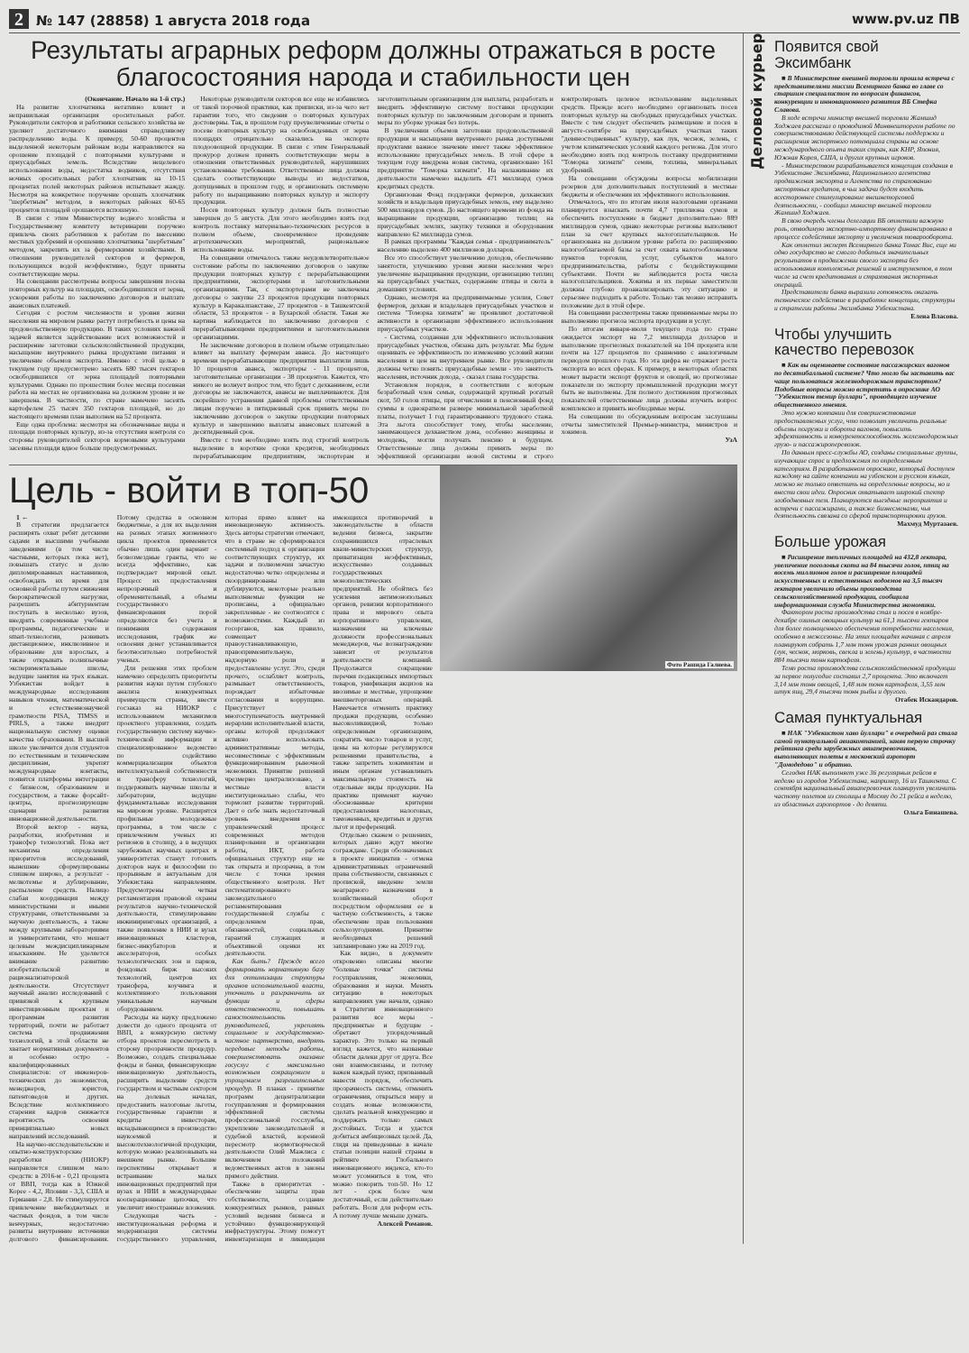2 № 147 (28858) 1 августа 2018 года
www.pv.uz ПВ
Результаты аграрных реформ должны отражаться в росте благосостояния народа и стабильности цен
(Окончание. Начало на 1-й стр.)
На развитие хлопчатника негативно влияет и неправильная организация оросительных работ. Руководители секторов и работники сельского хозяйства не уделяют достаточного внимания справедливому распределению воды. К примеру, 50-60 процентов выделенной некоторым районам воды направляются на орошение площадей с повторными культурами и приусадебных земель. Вследствие нецелевого использования воды, недостатка водников, отсутствия ночных оросительных работ хлопчатник на 10-15 процентах полей некоторых районов испытывает жажду. Несмотря на конкретное поручение орошать хлопчатник "шербетным" методом, в некоторых районах 60-65 процентов площадей орошаются вспошную.
В связи с этим Министерству водного хозяйства и Государственному комитету ветеринарии поручено привлечь своих работников к работам по внесению местных удобрений и орошению хлопчатника "шербетным" методом, закрепить их за фермерскими хозяйствами. В отношении руководителей секторов и фермеров, пользующихся водой неэффективно, будут приняты соответствующие меры.
На совещании рассмотрены вопросы завершения посева повторных культур на площадях, освободившихся от зерна, ускорения работы по заключению договоров и выплате авансовых платежей.
Сегодня с ростом численности и уровня жизни населения на мировом рынке растут потребность и цены на продовольственную продукцию. В таких условиях важной задачей является задействование всех возможностей и расширение заготовки сельскохозяйственной продукции, насыщение внутреннего рынка продуктами питания и увеличение объемов экспорта. Именно с этой целью в текущем году предусмотрено засеять 680 тысяч гектаров освободившихся от зерна площадей повторными культурами. Однако по прошествии более месяца посевная работа на местах не организована на должном уровне и не завершена. В частности, по стране намечено засеять картофелем 25 тысяч 350 гектаров площадей, но до настоящего времени план выполнен на 52 процента.
Еще одна проблема: несмотря на обозначенные виды и площади повторных культур, из-за отсутствия контроля со стороны руководителей секторов кормовыми культурами засеяны площади вдвое больше предусмотренных.
Некоторые руководители секторов все еще не избавились от такой порочной практики, как приписки, из-за чего нет гарантии того, что сведения о повторных культурах достоверны. Так, в прошлом году преувеличенные отчеты о посеве повторных культур на освобожденных от зерна площадях отрицательно сказались на экспорте плодоовощной продукции. В связи с этим Генеральный прокурор должен принять соответствующие меры в отношении ответственных руководителей, нарушивших установленные требования. Ответственные лица должны сделать соответствующие выводы из недостатков, допущенных в прошлом году, и организовать системную работу по выращиванию повторных культур и экспорту продукции.
Посев повторных культур должен быть полностью завершен до 5 августа. Для этого необходимо взять под контроль поставку материально-технических ресурсов в полном объеме, своевременное проведение агротехнических мероприятий, рациональное использование воды.
На совещании отмечалось также неудовлетворительное состояние работы по заключению договоров о закупке продукции повторных культур с перерабатывающими предприятиями, экспортерами и заготовительными организациями. Так, с экспортерами не заключены договоры о закупке 23 процентов продукции повторных культур в Каракалпакстане, 27 процентов - в Ташкентской области, 53 процентов - в Бухарской области. Такая же картина наблюдается по заключению договоров с перерабатывающими предприятиями и заготовительными организациями.
Не заключение договоров в полном объеме отрицательно влияет на выплату фермерам аванса. До настоящего времени перерабатывающие предприятия выплатили лишь 10 процентов аванса, экспортеры - 11 процентов, заготовительные организации - 38 процентов. Кажется, что никого не волнует вопрос том, что будет с дехканином, если договоры не заключаются, авансы не выплачиваются. Для скорейшего устранения данной проблемы ответственным лицам поручено в пятидневный срок принять меры по заключению договоров о закупке продукции повторных культур и завершению выплаты авансовых платежей в десятидневный срок.
Вместе с тем необходимо взять под строгий контроль выделение в короткие сроки кредитов, необходимых перерабатывающим предприятиям, экспортерам и заготовительным организациям для выплаты, разработать и внедрить эффективную систему поставки продукции повторных культур по заключенным договорам и принять меры по уборке урожая без потерь.
В увеличении объемов заготовки продовольственной продукции и насыщении внутреннего рынка доступными продуктами важное значение имеет также эффективное использование приусадебных земель. В этой сфере в текущем году внедрена новая система, организовано 161 предприятие "Томорка хизмати". На налаживание их деятельности намечено выделить 471 миллиард сумов кредитных средств.
Организован Фонд поддержки фермеров, дехканских хозяйств и владельцев приусадебных земель, ему выделено 500 миллиардов сумов. До настоящего времени из фонда на выращивание продукции, организацию теплиц на приусадебных землях, закупку техники и оборудования направлено 62 миллиарда сумов.
В рамках программы "Каждая семья - предприниматель" населению выделено 400 миллионов долларов.
Все это способствует увеличению доходов, обеспечению занятости, улучшению уровня жизни населения через увеличение выращивания продукции, организацию теплиц на приусадебных участках, содержание птицы и скота в домашних условиях.
Однако, несмотря на предпринимаемые усилия, Совет фермеров, дехкан и владельцев приусадебных участков и система "Томорка хизмати" не проявляют достаточной активности в организации эффективного использования приусадебных участков.
- Система, созданная для эффективного использования приусадебных участков, обязана дать результат. Мы будем оценивать ее эффективность по изменению условий жизни населения и цен на внутреннем рынке. Все руководители должны четко понять: приусадебные земли - это занятость населения, источник дохода, - сказал глава государства.
Установлен порядок, в соответствии с которым безработный член семьи, содержащей крупный рогатый скот, 50 голов птицы, при отчислении в пенсионный фонд суммы в однократном размере минимальной заработной платы, получает 1 год гарантированного трудового стажа. Эта льгота способствует тому, чтобы население, занимающееся дехканством дома, особенно женщины и молодежь, могли получать пенсию в будущем. Ответственные лица должны принять меры по эффективной организации новой системы и строго контролировать целевое использование выделенных средств. Прежде всего необходимо организовать посев повторных культур на свободных приусадебных участках. Вместе с тем следует обеспечить размещение и посев в августе-сентябре на приусадебных участках таких "девяностодневных" культур, как лук, чеснок, зелень, с учетом климатических условий каждого региона. Для этого необходимо взять под контроль поставку предприятиями "Томорка хизмати" семян, топлива, минеральных удобрений.
На совещании обсуждены вопросы мобилизации резервов для дополнительных поступлений в местные бюджеты и обеспечения их эффективного использования.
Отмечалось, что по итогам июля налоговыми органами планируется взыскать почти 4,7 триллиона сумов и обеспечить поступление в бюджет дополнительно 889 миллиардов сумов, однако некоторые регионы выполняют план за счет крупных налогоплательщиков. Не организована на должном уровне работа по расширению налогооблагаемой базы за счет охвата налогообложением пунктов торговли, услуг, субъектов малого предпринимательства, работы с бездействующими субъектами. Почти не наблюдается роста числа налогоплательщиков. Хокимы и их первые заместители должны глубоко проанализировать эту ситуацию и серьезнее подходить к работе. Только так можно исправить положение дел в этой сфере.
На совещании рассмотрены также принимаемые меры по выполнению прогноза экспорта продукции и услуг.
По итогам января-июля текущего года по стране ожидается экспорт на 7,2 миллиарда долларов и выполнение прогнозных показателей на 104 процента или почти на 127 процентов по сравнению с аналогичным периодом прошлого года. Но эта цифра не отражает роста экспорта во всех сферах. К примеру, в некоторых областях может вырасти экспорт фруктов и овощей, но прогнозные показатели по экспорту промышленной продукции могут быть не выполнены. Для полного достижения прогнозных показателей ответственные лица должны изучить вопрос комплексно и принять необходимые меры.
На совещании по обсужденным вопросам заслушаны отчеты заместителей Премьер-министра, министров и хокимов.
УзА
Фото Рашида Галиева.
Цель - войти в топ-50
1 ←
В стратегии предлагается расширять охват ребят детскими садами и высшими учебными заведениями (в том числе частными, которых пока нет), повышать статус и долю дипломированных наставников, освобождать их время для основной работы путем снижения бюрократической нагрузки, разрешить абитуриентам поступать в несколько вузов, внедрять современные учебные программы, педагогические и smart-технологии, развивать дистанционное, инклюзивное и образование для взрослых, а также открывать полиязычные экспериментальные школы, ведущие занятия на трех языках. Узбекистан войдет в международные исследования навыков чтения, математической и естественнонаучной грамотности PISA, TIMSS и PIRLS, а также внедрит национальную систему оценки качества образования. В высшей школе увеличится доля студентов по естественным и техническим дисциплинам, укрепят международные контакты, появятся платформы интеграции с бизнесом, образованием и государством, а также форсайт-центры, прогнозирующие сценарии развития инновационной деятельности.
Второй вектор - наука, разработки, изобретения и трансфер технологий. Пока нет механизма определения приоритетов исследований, нынешние сформулированы слишком широко, а результат - мелкотемье и дублирование, распыление средств. Налицо слабая координация между министерствами и иными структурами, ответственными за научную деятельность, а также между крупными лабораториями и университетами, что мешает целевым междисциплинарным изысканиям. Не уделяется внимание развитию изобретательской и рационализаторской деятельности. Отсутствует научный анализ исследований с привязкой к крупным инвестиционным проектам и программам развития территорий, почти не работает система продвижения технологий, в этой области не хватает нормативных документов и особенно остро - квалифицированных специалистов: от инженеров-технических до экономистов, менеджеров, юристов, патентоведов и других. Вследствие коллективного старения кадров снижается вероятность освоения принципиально новых направлений исследований.
На научно-исследовательские и опытно-конструкторские разработки (НИОКР) направляется слишком мало средств: в 2016-м - 0,21 процента от ВВП, тогда как в Южной Корее - 4,2, Японии - 3,3, США и Германии - 2,8. Не стимулируется привлечение внебюджетных и частных фондов, в том числе венчурных, недостаточно развиты внутренние источники долгового финансирования. Потому средства в основном бюджетные, а для их выделения на разных этапах жизненного цикла проектов применяется обычно лишь один вариант - безвозмездные гранты, что не всегда эффективно, как подтверждает мировой опыт. Процесс их предоставления непрозрачный и обременительный, а объемы государственного финансирования порой определяются без учета и понимания содержания исследования, график же освоения денег устанавливается безотносительно потребностей ученых.
Для решения этих проблем намечено определять приоритеты развития науки путем глубокого анализа конкурентных преимуществ страны, ввести госзаказ на НИОКР с использованием механизмов проектного управления, создать государственную систему научно-технической информации и специализированное ведомство по содействию коммерциализации объектов интеллектуальной собственности и трансферу технологий, поддерживать научные школы и лаборатории, ведущие фундаментальные исследования на мировом уровне. Расширятся профильные молодежные программы, в том числе с привлечением ученых из регионов в столицу, а в ведущих зарубежных научных центрах и университетах станут готовить докторов наук и философии по прорывным и актуальным для Узбекистана направлениям. Предусмотрены четкая регламентация правовой охраны результатов научно-технической деятельности, стимулирование инжиниринговых организаций, а также появление в НИИ и вузах инновационных кластеров, бизнес-инкубаторов и акселераторов, особых технологических зон и парков, фондовых бирж высоких технологий, центров их трансфера, коучинга и коллективного пользования уникальным научным оборудованием.
Расходы на науку предложено довести до одного процента от ВВП, а конкурсную систему отбора проектов пересмотреть в сторону прозрачности процедур. Возможно, создать специальные фонды и банки, финансирующие инновационную деятельность, расширить выделение средств государством и частным сектором на долевых началах, предоставить налоговые льготы, государственные гарантии и кредиты инвесторам, вкладывающимся в производство наукоемкой и высокотехнологичной продукции, которую можно реализовывать на внешнем рынке. Большие перспективы открывает и встраивание малых инновационных предприятий при вузах и НИИ в международные кооперационные цепочки, что увеличит иностранные вложения.
Следующая часть - институциональная реформа и модернизация системы государственного управления, которая прямо влияет на инновационную активность. Здесь авторы стратегии отмечают, что в стране не сформировался системный подход к организации соответствующих структур, их задачи и полномочия зачастую недостаточно четко определены и скоординированы или дублируются, некоторые реально выполняемые функции не прописаны, а официально закрепленные - не соотносятся с возможностями. Каждый из госорганов, как правило, совмещает правоустанавливающую, правоприменительную, надзорную роли и предоставление услуг. Это, среди прочего, ослабляет контроль, размывает ответственность, порождает избыточные согласования и коррупцию. Присутствует многоступенчатость внутренней иерархии исполнительной власти, органы которой продолжают активно использовать административные методы, несовместимые с эффективным функционированием рыночной экономики. Принятие решений чрезмерно централизовано, а местные власти институционально слабы, что тормозит развитие территорий. Дает о себе знать недостаточный уровень внедрения в управленческий процесс современных методов планирования и организации работы, ИКТ, работа официальных структур еще не так открыта и прозрачна, в том числе с точки зрения общественного контроля. Нет систематизированного законодательного регламентирования государственной службы с определением прав, обязанностей, социальных гарантий служащих и объективной оценки их деятельности.
Как быть? Прежде всего формировать нормативную базу для оптимизации структуры органов исполнительной власти, уточнить и разграничить их функции и сферы ответственности, повышать самостоятельность руководителей, укреплять социальное и государственно-частное партнерство, внедрять передовые методы работы, совершенствовать оказание госуслуг с максимально возможным сокращением и упрощением разрешительных процедур. В планах - принятие программ децентрализации госуправления и формирования эффективной системы профессиональной госслужбы, укрепление законодательной и судебной властей, коренной пересмотр нормотворческой деятельности Олий Мажлиса с включением положений ведомственных актов в законы прямого действия.
Также в приоритетах - обеспечение защиты прав собственности, создание конкурентных рынков, равных условий ведения бизнеса и устойчиво функционирующей инфраструктуры. Этому помогут инвентаризация и ликвидация имеющихся противоречий в законодательстве в области ведения бизнеса, закрытие сохранившихся отраслевых квази-министерских структур, приватизация неэффективных, искусственно созданных государственных монополистических предприятий. Не обойтись без усиления антимонопольных органов, ревизии корпоративного права и мирового опыта корпоративного управления, назначения на ключевые должности профессиональных менеджеров, чье вознаграждение зависит от результатов деятельности компаний. Продолжатся сокращение перечня подакцизных импортных товаров, унификация акцизов на ввозимые и местные, упрощение внешнеторговых операций. Намечается отменить практику продажи продукции, особенно высоколиквидной, только определенным организациям, сократить число товаров и услуг, цены на которые регулируются решениями правительства, а также запретить хокимиятам и иным органам устанавливать максимальную стоимость на отдельные виды продукции. На практике применят научно обоснованные критерии предоставления налоговых, таможенных, кредитных и других льгот и преференций.
Отдельно скажем о решениях, которых давно ждут многие сограждане. Среди обозначенных в проекте инициатив - отмена административных ограничений права собственности, связанных с пропиской, введение земли неаграрного назначения в хозяйственный оборот посредством оформления ее в частную собственность, а также обеспечение прав пользования сельхозугодиями. Принятие необходимых решений запланировано уже на 2019 год.
Как видно, в документе откровенно описаны многие "болевые точки" системы госуправления, экономики, образования и науки. Менять ситуацию в некоторых направлениях уже начали, однако в Стратегии инновационного развития все меры - предпринятые и будущие - обретают упорядоченный характер. Это только на первый взгляд кажется, что названные области далеки друг от друга. Все они взаимосвязаны, и потому важен каждый пункт, призванный навести порядок, обеспечить прозрачность системы, отменить ограничения, открыться миру и создать новые возможности, сделать реальной конкуренцию и поддержать только самых достойных. Тогда и удастся добиться амбициозных целей. Да, глядя на приведенные в начале статьи позиции нашей страны в рейтинге Глобального инновационного индекса, кто-то может усомниться в том, что можно покорить топ-50. Но 12 лет - срок более чем достаточный, если действительно работать. Воля для реформ есть. А потому лучше меньше думать.
Алексей Романов.
Деловой курьер
Появится свой Эксимбанк
■ В Министерстве внешней торговли прошла встреча с представителями миссии Всемирного банка во главе со старшим специалистом по вопросам финансов, конкуренции и инновационного развития ВБ Стефка Славова.
В ходе встречи министр внешней торговли Жамшид Ходжаев рассказал о проводимой Минвнешторгом работе по совершенствованию действующей системы поддержки и расширения экспортного потенциала страны на основе международного опыта таких стран, как КНР, Япония, Южная Корея, США, и других крупных игроков.
- Министерством разрабатывается концепция создания в Узбекистане Эксимбанка, Национального агентства продвижения экспорта и Агентства по страхованию экспортных кредитов, в чьи задачи будет входить всестороннее стимулирование внешнеторговой деятельности, - сообщил министр внешней торговли Жамшид Ходжаев.
В свою очередь члены делегации ВБ отметили важную роль, отводимую экспортно-импортному финансированию в процессе содействия экспорту и увеличения товарооборота.
Как отметил эксперт Всемирного банка Томас Вис, еще ни одно государство не смогло добиться значительных результатов в продвижении своего экспорта без использования комплексных решений и инструментов, в том числе за счет кредитования и страхования экспортных операций.
Представители банка выразили готовность оказать техническое содействие в разработке концепции, структуры и стратегии работы Эксимбанка Узбекистана.
Елена Власова.
Чтобы улучшить качество перевозок
■ Как вы оцениваете состояние пассажирских вагонов по десятибалльной системе? Что могло бы заставить вас чаще пользоваться железнодорожным транспортом? Подобные вопросы можно встретить в опроснике АО "Узбекистон темир йуллари", проводящего изучение общественного мнения.
Это нужно компании для совершенствования предоставляемых услуг, что позволит увеличить реальные объемы погрузки и оборота вагонов, повысить эффективность и конкурентоспособность железнодорожных грузо- и пассажироперевозок.
По данным пресс-службы АО, созданы специальные группы, изучающие спрос и предложения по определенным категориям. В разработанном опроснике, который доступен каждому на сайте компании на узбекском и русском языках, можно не только ответить на определенные вопросы, но и внести свои идеи. Опросник охватывает широкий спектр злободневных тем. Планируются выездные мероприятия и встречи с пассажирами, а также бизнесменами, чья деятельность связана со сферой транспортировки грузов.
Махмуд Муртазаев.
Больше урожая
■ Расширение тепличных площадей на 432,8 гектара, увеличение поголовья скота на 84 тысячи голов, птиц на восемь миллионов голов и расширение площадей искусственных и естественных водоемов на 3,5 тысяч гектаров увеличило объемы производства сельскохозяйственной продукции, сообщила информационная служба Министерства экономики.
Фактором роста производства стал и посев в ноябре-декабре озимых овощных культур на 61,1 тысячи гектаров для более полноценного обеспечения потребности населения, особенно в межсезонье. На этих площадях начиная с апреля планируют собрать 1,7 млн тонн урожая ранних овощных (лук, чеснок, морковь, свекла и зелень) культур, в частности 884 тысячи тонн картофеля.
Темп роста производства сельскохозяйственной продукции за первое полугодие составил 2,7 процента. Это включает 3,14 млн тонн овощей, 1,48 млн тонн картофеля, 3,55 млн штук яиц, 29,4 тысячи тонн рыбы и другого.
Отабек Искандаров.
Самая пунктуальная
■ НАК "Узбекистон хаво йуллари" в очередной раз стала самой пунктуальной авиакомпанией, заняв первую строчку рейтинга среди зарубежных авиаперевозчиков, выполняющих полеты в московский аэропорт "Домодедово" и обратно.
Сегодня НАК выполняет уже 36 регулярных рейсов в неделю из городов Узбекистана, например, 16 из Ташкента. С сентября национальный авиаперевозчик планирует увеличить частоту полетов из столицы в Москву до 21 рейса в неделю, из областных аэропортов - до девяти.
Ольга Бинашева.